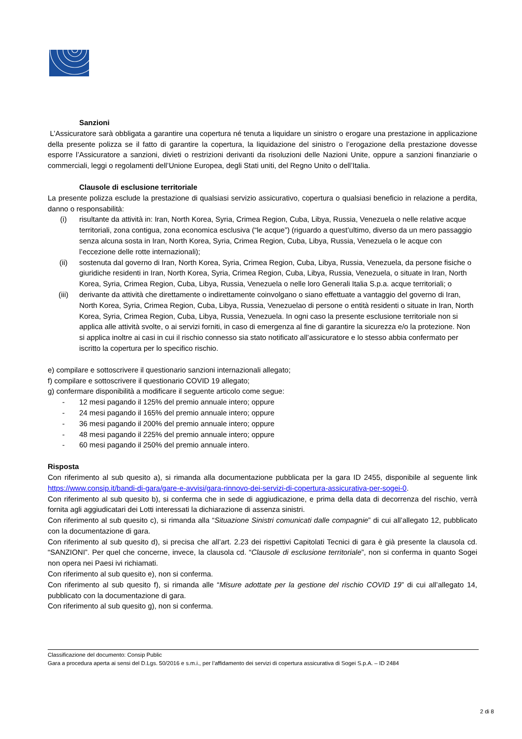Sanzioni
L’Assicuratore sarà obbligata a garantire una copertura né tenuta a liquidare un sinistro o erogare una prestazione in applicazione della presente polizza se il fatto di garantire la copertura, la liquidazione del sinistro o l’erogazione della prestazione dovesse esporre l’Assicuratore a sanzioni, divieti o restrizioni derivanti da risoluzioni delle Nazioni Unite, oppure a sanzioni finanziarie o commerciali, leggi o regolamenti dell’Unione Europea, degli Stati uniti, del Regno Unito o dell’Italia.
Clausole di esclusione territoriale
La presente polizza esclude la prestazione di qualsiasi servizio assicurativo, copertura o qualsiasi beneficio in relazione a perdita, danno o responsabilità:
(i) risultante da attività in: Iran, North Korea, Syria, Crimea Region, Cuba, Libya, Russia, Venezuela o nelle relative acque territoriali, zona contigua, zona economica esclusiva (“le acque”) (riguardo a quest’ultimo, diverso da un mero passaggio senza alcuna sosta in Iran, North Korea, Syria, Crimea Region, Cuba, Libya, Russia, Venezuela o le acque con l’eccezione delle rotte internazionali);
(ii) sostenuta dal governo di Iran, North Korea, Syria, Crimea Region, Cuba, Libya, Russia, Venezuela, da persone fisiche o giuridiche residenti in Iran, North Korea, Syria, Crimea Region, Cuba, Libya, Russia, Venezuela, o situate in Iran, North Korea, Syria, Crimea Region, Cuba, Libya, Russia, Venezuela o nelle loro Generali Italia S.p.a. acque territoriali; o
(iii) derivante da attività che direttamente o indirettamente coinvolgano o siano effettuate a vantaggio del governo di Iran, North Korea, Syria, Crimea Region, Cuba, Libya, Russia, Venezuelao di persone o entità residenti o situate in Iran, North Korea, Syria, Crimea Region, Cuba, Libya, Russia, Venezuela. In ogni caso la presente esclusione territoriale non si applica alle attività svolte, o ai servizi forniti, in caso di emergenza al fine di garantire la sicurezza e/o la protezione. Non si applica inoltre ai casi in cui il rischio connesso sia stato notificato all’assicuratore e lo stesso abbia confermato per iscritto la copertura per lo specifico rischio.
e) compilare e sottoscrivere il questionario sanzioni internazionali allegato;
f) compilare e sottoscrivere il questionario COVID 19 allegato;
g) confermare disponibilità a modificare il seguente articolo come segue:
- 12 mesi pagando il 125% del premio annuale intero; oppure
- 24 mesi pagando il 165% del premio annuale intero; oppure
- 36 mesi pagando il 200% del premio annuale intero; oppure
- 48 mesi pagando il 225% del premio annuale intero; oppure
- 60 mesi pagando il 250% del premio annuale intero.
Risposta
Con riferimento al sub quesito a), si rimanda alla documentazione pubblicata per la gara ID 2455, disponibile al seguente link https://www.consip.it/bandi-di-gara/gare-e-avvisi/gara-rinnovo-dei-servizi-di-copertura-assicurativa-per-sogei-0.
Con riferimento al sub quesito b), si conferma che in sede di aggiudicazione, e prima della data di decorrenza del rischio, verrà fornita agli aggiudicatari dei Lotti interessati la dichiarazione di assenza sinistri.
Con riferimento al sub quesito c), si rimanda alla “Situazione Sinistri comunicati dalle compagnie” di cui all’allegato 12, pubblicato con la documentazione di gara.
Con riferimento al sub quesito d), si precisa che all’art. 2.23 dei rispettivi Capitolati Tecnici di gara è già presente la clausola cd. “SANZIONI”. Per quel che concerne, invece, la clausola cd. “Clausole di esclusione territoriale”, non si conferma in quanto Sogei non opera nei Paesi ivi richiamati.
Con riferimento al sub quesito e), non si conferma.
Con riferimento al sub quesito f), si rimanda alle “Misure adottate per la gestione del rischio COVID 19” di cui all’allegato 14, pubblicato con la documentazione di gara.
Con riferimento al sub quesito g), non si conferma.
Classificazione del documento: Consip Public
Gara a procedura aperta ai sensi del D.Lgs. 50/2016 e s.m.i., per l’affidamento dei servizi di copertura assicurativa di Sogei S.p.A. – ID 2484
2 di 8